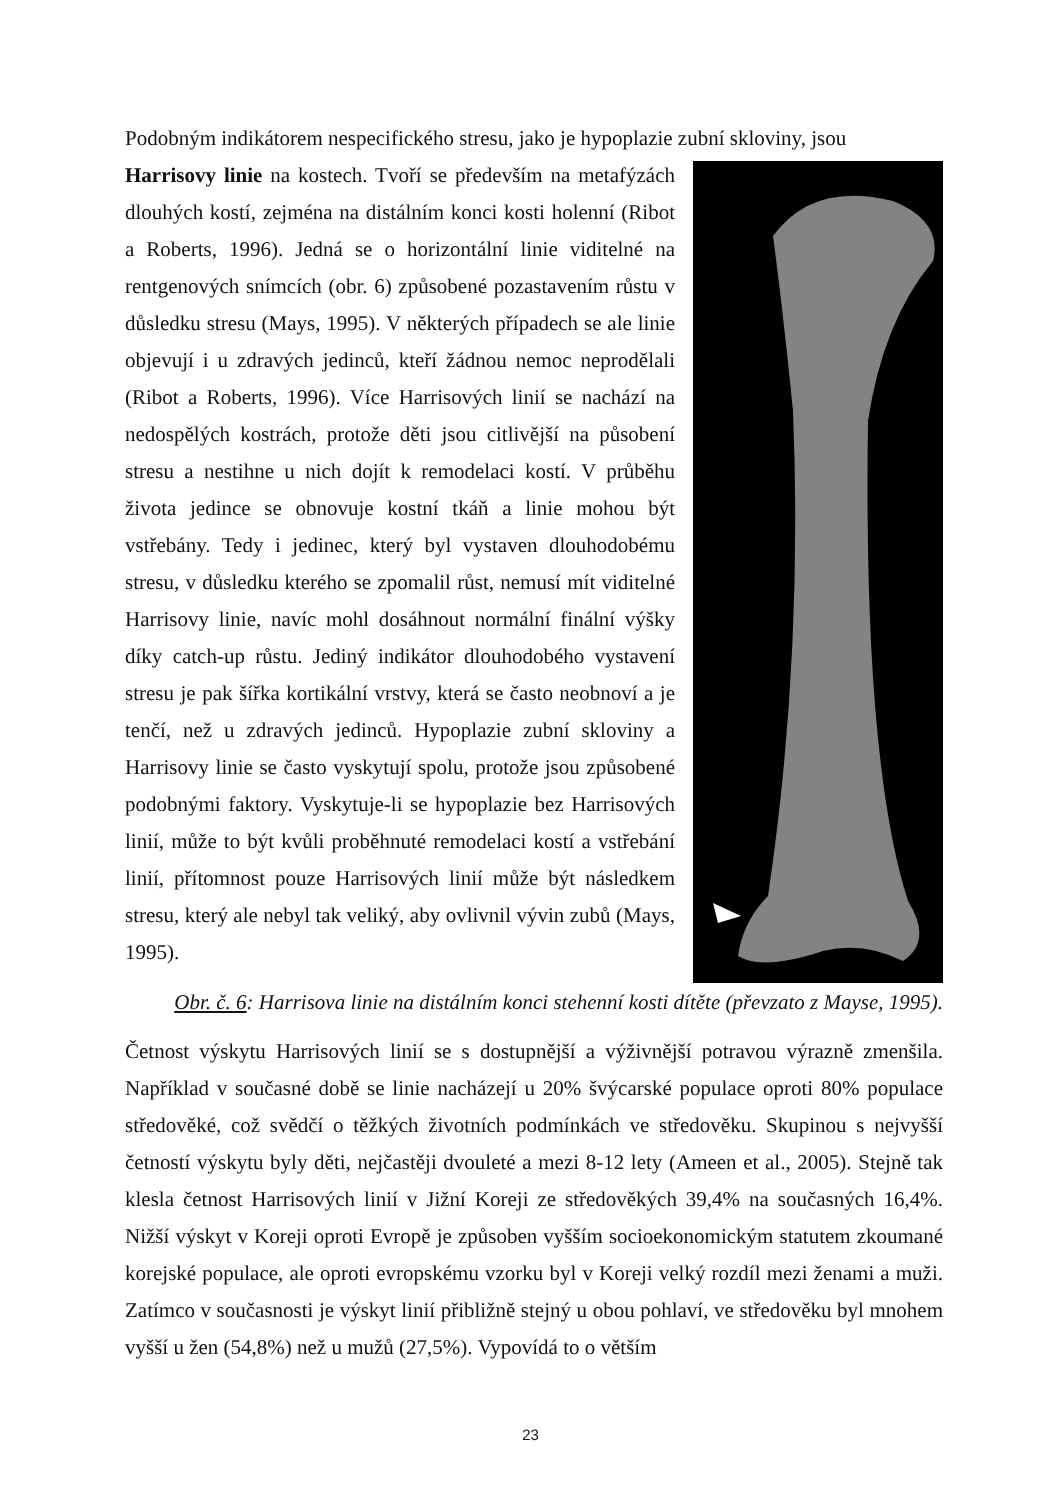Podobným indikátorem nespecifického stresu, jako je hypoplazie zubní skloviny, jsou
Harrisovy linie na kostech. Tvoří se především na metafýzách dlouhých kostí, zejména na distálním konci kosti holenní (Ribot a Roberts, 1996). Jedná se o horizontální linie viditelné na rentgenových snímcích (obr. 6) způsobené pozastavením růstu v důsledku stresu (Mays, 1995). V některých případech se ale linie objevují i u zdravých jedinců, kteří žádnou nemoc neprodělali (Ribot a Roberts, 1996). Více Harrisových linií se nachází na nedospělých kostrách, protože děti jsou citlivější na působení stresu a nestihne u nich dojít k remodelaci kostí. V průběhu života jedince se obnovuje kostní tkáň a linie mohou být vstřebány. Tedy i jedinec, který byl vystaven dlouhodobému stresu, v důsledku kterého se zpomalil růst, nemusí mít viditelné Harrisovy linie, navíc mohl dosáhnout normální finální výšky díky catch-up růstu. Jediný indikátor dlouhodobého vystavení stresu je pak šířka kortikální vrstvy, která se často neobnoví a je tenčí, než u zdravých jedinců. Hypoplazie zubní skloviny a Harrisovy linie se často vyskytují spolu, protože jsou způsobené podobnými faktory. Vyskytuje-li se hypoplazie bez Harrisových linií, může to být kvůli proběhnuté remodelaci kostí a vstřebání linií, přítomnost pouze Harrisových linií může být následkem stresu, který ale nebyl tak veliký, aby ovlivnil vývin zubů (Mays, 1995).
Obr. č. 6: Harrisova linie na distálním konci stehenní kosti dítěte (převzato z Mayse, 1995).
Četnost výskytu Harrisových linií se s dostupnější a výživnější potravou výrazně zmenšila. Například v současné době se linie nacházejí u 20% švýcarské populace oproti 80% populace středověké, což svědčí o těžkých životních podmínkách ve středověku. Skupinou s nejvyšší četností výskytu byly děti, nejčastěji dvouleté a mezi 8-12 lety (Ameen et al., 2005). Stejně tak klesla četnost Harrisových linií v Jižní Koreji ze středověkých 39,4% na současných 16,4%. Nižší výskyt v Koreji oproti Evropě je způsoben vyšším socioekonomickým statutem zkoumané korejské populace, ale oproti evropskému vzorku byl v Koreji velký rozdíl mezi ženami a muži. Zatímco v současnosti je výskyt linií přibližně stejný u obou pohlaví, ve středověku byl mnohem vyšší u žen (54,8%) než u mužů (27,5%). Vypovídá to o větším
23